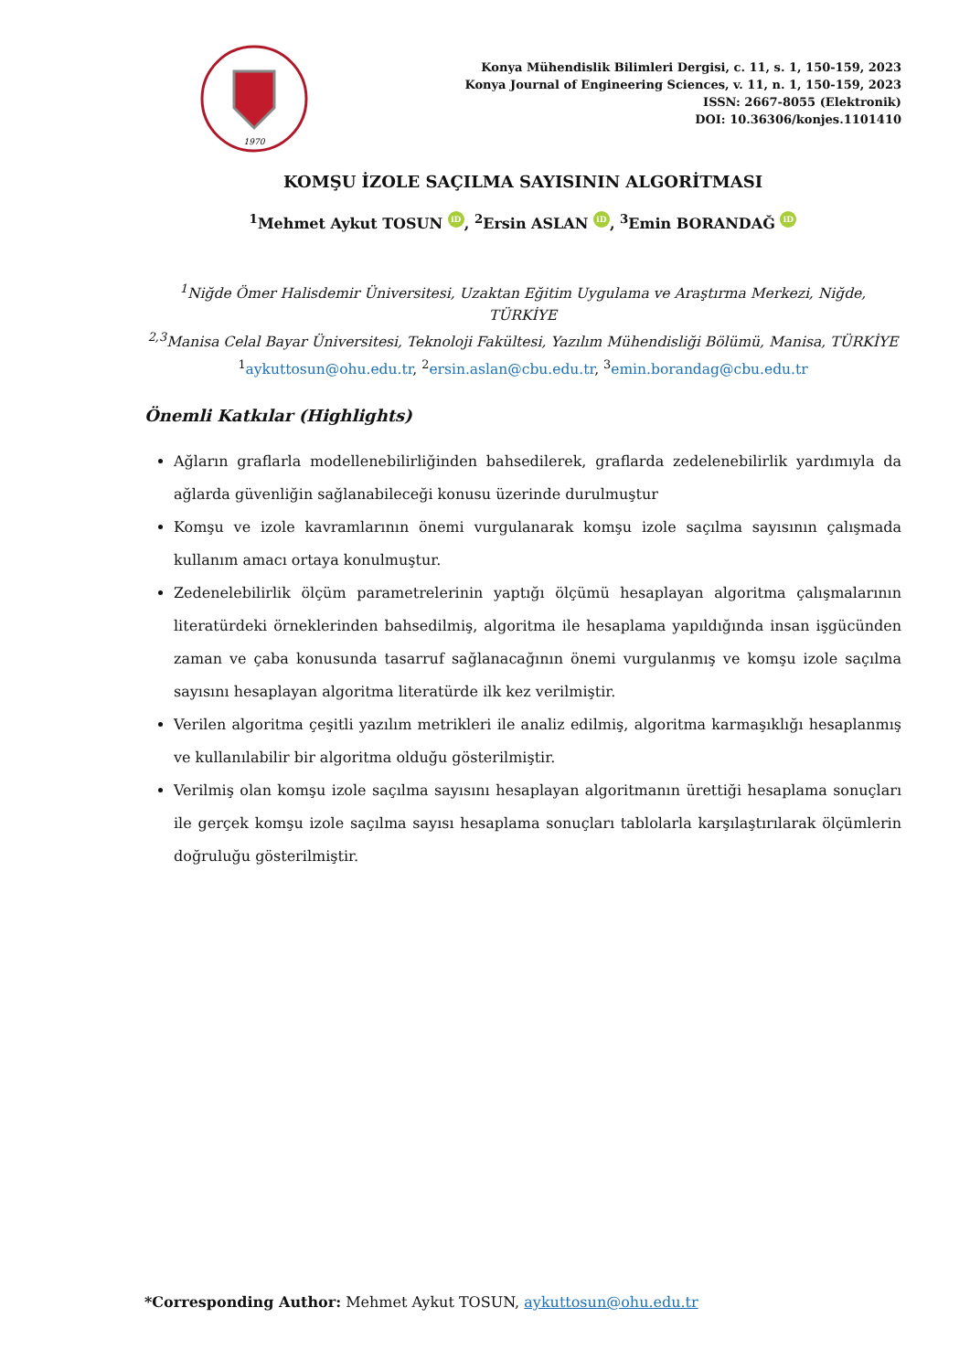1970
Konya Mühendislik Bilimleri Dergisi, c. 11, s. 1, 150-159, 2023
Konya Journal of Engineering Sciences, v. 11, n. 1, 150-159, 2023
ISSN: 2667-8055 (Elektronik)
DOI: 10.36306/konjes.1101410
KOMŞU İZOLE SAÇILMA SAYISININ ALGORİTMASI
<sup>1</sup> Mehmet Aykut TOSUN iD, <sup>2</sup>Ersin ASLAN iD, <sup>3</sup>Emin BORANDAĞ iD
<sup>1</sup> Niğde Ömer Halisdemir Üniversitesi, Uzaktan Eğitim Uygulama ve Araştırma Merkezi, Niğde, TÜRKİYE
<sup>2,3</sup>Manisa Celal Bayar Üniversitesi, Teknoloji Fakültesi, Yazılım Mühendisliği Bölümü, Manisa, TÜRKİYE
<sup>1</sup> aykuttosun@ohu.edu.tr, <sup>2</sup>ersin.aslan@cbu.edu.tr, <sup>3</sup>emin.borandag@cbu.edu.tr
Önemli Katkılar (Highlights)
Ağların graflarla modellenebilirliğinden bahsedilerek, graflarda zedelenebilirlik yardımıyla da ağlarda güvenliğin sağlanabileceği konusu üzerinde durulmuştur
Komşu ve izole kavramlarının önemi vurgulanarak komşu izole saçılma sayısının çalışmada kullanım amacı ortaya konulmuştur.
Zedenelebilirlik ölçüm parametrelerinin yaptığı ölçümü hesaplayan algoritma çalışmalarının literatürdeki örneklerinden bahsedilmiş, algoritma ile hesaplama yapıldığında insan işgücünden zaman ve çaba konusunda tasarruf sağlanacağının önemi vurgulanmış ve komşu izole saçılma sayısını hesaplayan algoritma literatürde ilk kez verilmiştir.
Verilen algoritma çeşitli yazılım metrikleri ile analiz edilmiş, algoritma karmaşıklığı hesaplanmış ve kullanılabilir bir algoritma olduğu gösterilmiştir.
Verilmiş olan komşu izole saçılma sayısını hesaplayan algoritmanın ürettiği hesaplama sonuçları ile gerçek komşu izole saçılma sayısı hesaplama sonuçları tablolarla karşılaştırılarak ölçümlerin doğruluğu gösterilmiştir.
*Corresponding Author: Mehmet Aykut TOSUN, aykuttosun@ohu.edu.tr